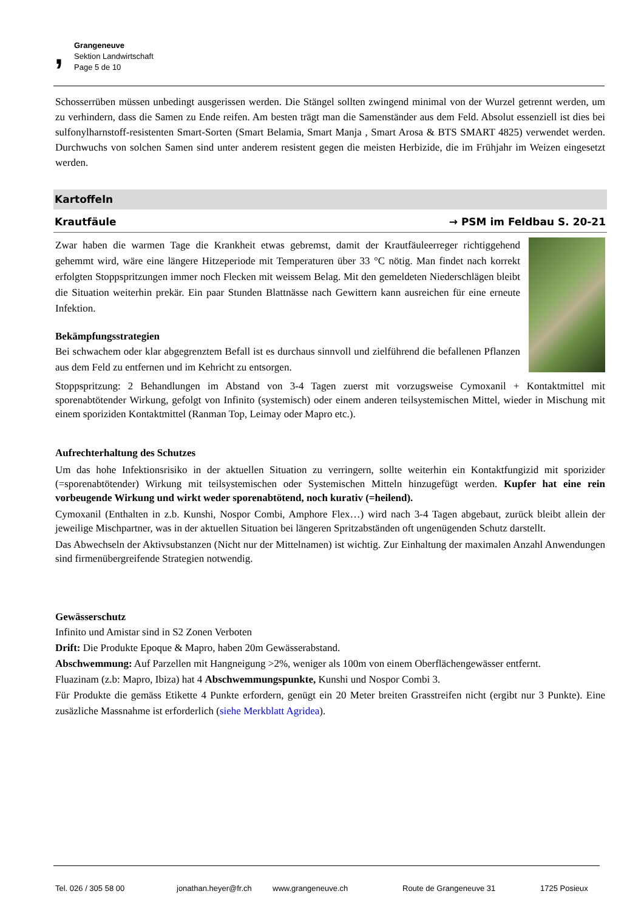,
Grangeneuve
Sektion Landwirtschaft
Page 5 de 10
Schosserrüben müssen unbedingt ausgerissen werden. Die Stängel sollten zwingend minimal von der Wurzel getrennt werden, um zu verhindern, dass die Samen zu Ende reifen. Am besten trägt man die Samenständer aus dem Feld. Absolut essenziell ist dies bei sulfonylharnstoff-resistenten Smart-Sorten (Smart Belamia, Smart Manja , Smart Arosa & BTS SMART 4825) verwendet werden. Durchwuchs von solchen Samen sind unter anderem resistent gegen die meisten Herbizide, die im Frühjahr im Weizen eingesetzt werden.
Kartoffeln
Krautfäule → PSM im Feldbau S. 20-21
Zwar haben die warmen Tage die Krankheit etwas gebremst, damit der Krautfäuleerreger richtiggehend gehemmt wird, wäre eine längere Hitzeperiode mit Temperaturen über 33 °C nötig. Man findet nach korrekt erfolgten Stoppspritzungen immer noch Flecken mit weissem Belag. Mit den gemeldeten Niederschlägen bleibt die Situation weiterhin prekär. Ein paar Stunden Blattnässe nach Gewittern kann ausreichen für eine erneute Infektion.
Bekämpfungsstrategien
Bei schwachem oder klar abgegrenztem Befall ist es durchaus sinnvoll und zielführend die befallenen Pflanzen aus dem Feld zu entfernen und im Kehricht zu entsorgen.
Stoppspritzung: 2 Behandlungen im Abstand von 3-4 Tagen zuerst mit vorzugsweise Cymoxanil + Kontaktmittel mit sporenabtötender Wirkung, gefolgt von Infinito (systemisch) oder einem anderen teilsystemischen Mittel, wieder in Mischung mit einem sporiziden Kontaktmittel (Ranman Top, Leimay oder Mapro etc.).
Aufrechterhaltung des Schutzes
Um das hohe Infektionsrisiko in der aktuellen Situation zu verringern, sollte weiterhin ein Kontaktfungizid mit sporizider (=sporenabtötender) Wirkung mit teilsystemischen oder Systemischen Mitteln hinzugefügt werden. Kupfer hat eine rein vorbeugende Wirkung und wirkt weder sporenabtötend, noch kurativ (=heilend).
Cymoxanil (Enthalten in z.b. Kunshi, Nospor Combi, Amphore Flex…) wird nach 3-4 Tagen abgebaut, zurück bleibt allein der jeweilige Mischpartner, was in der aktuellen Situation bei längeren Spritzabständen oft ungenügenden Schutz darstellt.
Das Abwechseln der Aktivsubstanzen (Nicht nur der Mittelnamen) ist wichtig. Zur Einhaltung der maximalen Anzahl Anwendungen sind firmenübergreifende Strategien notwendig.
Gewässerschutz
Infinito und Amistar sind in S2 Zonen Verboten
Drift: Die Produkte Epoque & Mapro, haben 20m Gewässerabstand.
Abschwemmung: Auf Parzellen mit Hangneigung >2%, weniger als 100m von einem Oberflächengewässer entfernt.
Fluazinam (z.b: Mapro, Ibiza) hat 4 Abschwemmungspunkte, Kunshi und Nospor Combi 3.
Für Produkte die gemäss Etikette 4 Punkte erfordern, genügt ein 20 Meter breiten Grasstreifen nicht (ergibt nur 3 Punkte). Eine zusäzliche Massnahme ist erforderlich (siehe Merkblatt Agridea).
Tel. 026 / 305 58 00 jonathan.heyer@fr.ch www.grangeneuve.ch Route de Grangeneuve 31 1725 Posieux